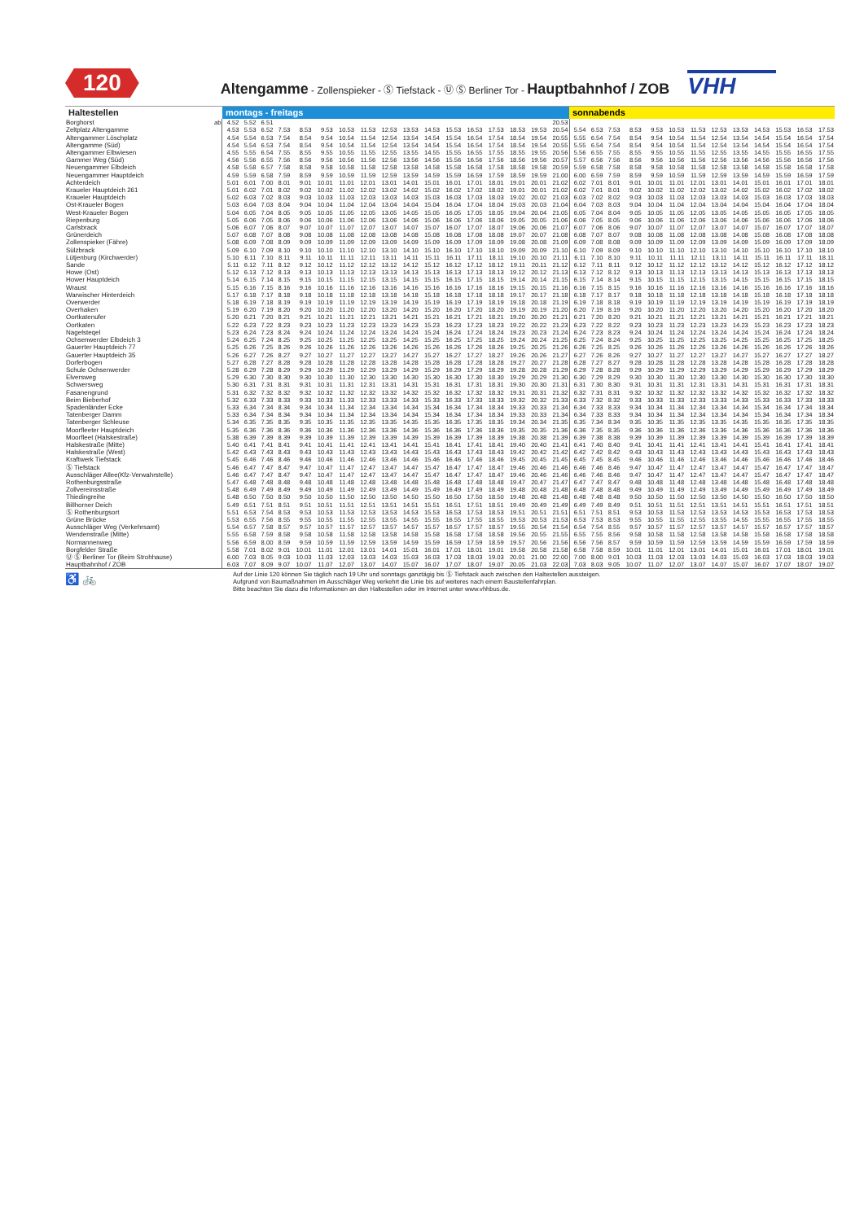120
Altengamme - Zollenspieker - Ⓢ Tiefstack - Ⓤ Ⓢ Berliner Tor - Hauptbahnhof / ZOB
VHH
| Haltestellen | | montags - freitags | | | | | | | | | | | | | | | | | sonnabends | | | | | | | | | | | | |
| --- | --- | --- | --- | --- | --- | --- | --- | --- | --- | --- | --- | --- | --- | --- | --- | --- | --- | --- | --- | --- | --- | --- | --- | --- | --- | --- | --- | --- | --- | --- | --- |
| Borghorst | ab | 4.52 | 5.52 | 6.51 | | | | | | | | | | | | | | 20.53 | | | | | | | | | | | | | |
| Zeltplatz Altengamme | | 4.53 | 5.53 | 6.52 | 7.53 | 8.53 | 9.53 | 10.53 | 11.53 | 12.53 | 13.53 | 14.53 | 15.53 | 16.53 | 17.53 | 18.53 | 19.53 | 20.54 | 5.54 | 6.53 | 7.53 | 8.53 | 9.53 | 10.53 | 11.53 | 12.53 | 13.53 | 14.53 | 15.53 | 16.53 | 17.53 |
| Altengammer Löschplatz | | 4.54 | 5.54 | 6.53 | 7.54 | 8.54 | 9.54 | 10.54 | 11.54 | 12.54 | 13.54 | 14.54 | 15.54 | 16.54 | 17.54 | 18.54 | 19.54 | 20.55 | 5.55 | 6.54 | 7.54 | 8.54 | 9.54 | 10.54 | 11.54 | 12.54 | 13.54 | 14.54 | 15.54 | 16.54 | 17.54 |
| Altengamme (Süd) | | 4.54 | 5.54 | 6.53 | 7.54 | 8.54 | 9.54 | 10.54 | 11.54 | 12.54 | 13.54 | 14.54 | 15.54 | 16.54 | 17.54 | 18.54 | 19.54 | 20.55 | 5.55 | 6.54 | 7.54 | 8.54 | 9.54 | 10.54 | 11.54 | 12.54 | 13.54 | 14.54 | 15.54 | 16.54 | 17.54 |
| Altengammer Elbwiesen | | 4.55 | 5.55 | 6.54 | 7.55 | 8.55 | 9.55 | 10.55 | 11.55 | 12.55 | 13.55 | 14.55 | 15.55 | 16.55 | 17.55 | 18.55 | 19.55 | 20.56 | 5.56 | 6.55 | 7.55 | 8.55 | 9.55 | 10.55 | 11.55 | 12.55 | 13.55 | 14.55 | 15.55 | 16.55 | 17.55 |
| Gammer Weg (Süd) | | 4.56 | 5.56 | 6.55 | 7.56 | 8.56 | 9.56 | 10.56 | 11.56 | 12.56 | 13.56 | 14.56 | 15.56 | 16.56 | 17.56 | 18.56 | 19.56 | 20.57 | 5.57 | 6.56 | 7.56 | 8.56 | 9.56 | 10.56 | 11.56 | 12.56 | 13.56 | 14.56 | 15.56 | 16.56 | 17.56 |
| Neuengammer Elbdeich | | 4.58 | 5.58 | 6.57 | 7.58 | 8.58 | 9.58 | 10.58 | 11.58 | 12.58 | 13.58 | 14.58 | 15.58 | 16.58 | 17.58 | 18.58 | 19.58 | 20.59 | 5.59 | 6.58 | 7.58 | 8.58 | 9.58 | 10.58 | 11.58 | 12.58 | 13.58 | 14.58 | 15.58 | 16.58 | 17.58 |
| Neuengammer Hauptdeich | | 4.59 | 5.59 | 6.58 | 7.59 | 8.59 | 9.59 | 10.59 | 11.59 | 12.59 | 13.59 | 14.59 | 15.59 | 16.59 | 17.59 | 18.59 | 19.59 | 21.00 | 6.00 | 6.59 | 7.59 | 8.59 | 9.59 | 10.59 | 11.59 | 12.59 | 13.59 | 14.59 | 15.59 | 16.59 | 17.59 |
| Achterdeich | | 5.01 | 6.01 | 7.00 | 8.01 | 9.01 | 10.01 | 11.01 | 12.01 | 13.01 | 14.01 | 15.01 | 16.01 | 17.01 | 18.01 | 19.01 | 20.01 | 21.02 | 6.02 | 7.01 | 8.01 | 9.01 | 10.01 | 11.01 | 12.01 | 13.01 | 14.01 | 15.01 | 16.01 | 17.01 | 18.01 |
| Kraueler Hauptdeich 261 | | 5.01 | 6.02 | 7.01 | 8.02 | 9.02 | 10.02 | 11.02 | 12.02 | 13.02 | 14.02 | 15.02 | 16.02 | 17.02 | 18.02 | 19.01 | 20.01 | 21.02 | 6.02 | 7.01 | 8.01 | 9.02 | 10.02 | 11.02 | 12.02 | 13.02 | 14.02 | 15.02 | 16.02 | 17.02 | 18.02 |
| Kraueler Hauptdeich | | 5.02 | 6.03 | 7.02 | 8.03 | 9.03 | 10.03 | 11.03 | 12.03 | 13.03 | 14.03 | 15.03 | 16.03 | 17.03 | 18.03 | 19.02 | 20.02 | 21.03 | 6.03 | 7.02 | 8.02 | 9.03 | 10.03 | 11.03 | 12.03 | 13.03 | 14.03 | 15.03 | 16.03 | 17.03 | 18.03 |
| Ost-Kraueler Bogen | | 5.03 | 6.04 | 7.03 | 8.04 | 9.04 | 10.04 | 11.04 | 12.04 | 13.04 | 14.04 | 15.04 | 16.04 | 17.04 | 18.04 | 19.03 | 20.03 | 21.04 | 6.04 | 7.03 | 8.03 | 9.04 | 10.04 | 11.04 | 12.04 | 13.04 | 14.04 | 15.04 | 16.04 | 17.04 | 18.04 |
| West-Kraueler Bogen | | 5.04 | 6.05 | 7.04 | 8.05 | 9.05 | 10.05 | 11.05 | 12.05 | 13.05 | 14.05 | 15.05 | 16.05 | 17.05 | 18.05 | 19.04 | 20.04 | 21.05 | 6.05 | 7.04 | 8.04 | 9.05 | 10.05 | 11.05 | 12.05 | 13.05 | 14.05 | 15.05 | 16.05 | 17.05 | 18.05 |
| Riepenburg | | 5.05 | 6.06 | 7.05 | 8.06 | 9.06 | 10.06 | 11.06 | 12.06 | 13.06 | 14.06 | 15.06 | 16.06 | 17.06 | 18.06 | 19.05 | 20.05 | 21.06 | 6.06 | 7.05 | 8.05 | 9.06 | 10.06 | 11.06 | 12.06 | 13.06 | 14.06 | 15.06 | 16.06 | 17.06 | 18.06 |
| Carlsbrack | | 5.06 | 6.07 | 7.06 | 8.07 | 9.07 | 10.07 | 11.07 | 12.07 | 13.07 | 14.07 | 15.07 | 16.07 | 17.07 | 18.07 | 19.06 | 20.06 | 21.07 | 6.07 | 7.06 | 8.06 | 9.07 | 10.07 | 11.07 | 12.07 | 13.07 | 14.07 | 15.07 | 16.07 | 17.07 | 18.07 |
| Grünerdeich | | 5.07 | 6.08 | 7.07 | 8.08 | 9.08 | 10.08 | 11.08 | 12.08 | 13.08 | 14.08 | 15.08 | 16.08 | 17.08 | 18.08 | 19.07 | 20.07 | 21.08 | 6.08 | 7.07 | 8.07 | 9.08 | 10.08 | 11.08 | 12.08 | 13.08 | 14.08 | 15.08 | 16.08 | 17.08 | 18.08 |
| Zollenspieker (Fähre) | | 5.08 | 6.09 | 7.08 | 8.09 | 9.09 | 10.09 | 11.09 | 12.09 | 13.09 | 14.09 | 15.09 | 16.09 | 17.09 | 18.09 | 19.08 | 20.08 | 21.09 | 6.09 | 7.08 | 8.08 | 9.09 | 10.09 | 11.09 | 12.09 | 13.09 | 14.09 | 15.09 | 16.09 | 17.09 | 18.09 |
| Sülzbrack | | 5.09 | 6.10 | 7.09 | 8.10 | 9.10 | 10.10 | 11.10 | 12.10 | 13.10 | 14.10 | 15.10 | 16.10 | 17.10 | 18.10 | 19.09 | 20.09 | 21.10 | 6.10 | 7.09 | 8.09 | 9.10 | 10.10 | 11.10 | 12.10 | 13.10 | 14.10 | 15.10 | 16.10 | 17.10 | 18.10 |
| Lütjenburg (Kirchwerder) | | 5.10 | 6.11 | 7.10 | 8.11 | 9.11 | 10.11 | 11.11 | 12.11 | 13.11 | 14.11 | 15.11 | 16.11 | 17.11 | 18.11 | 19.10 | 20.10 | 21.11 | 6.11 | 7.10 | 8.10 | 9.11 | 10.11 | 11.11 | 12.11 | 13.11 | 14.11 | 15.11 | 16.11 | 17.11 | 18.11 |
| Sande | | 5.11 | 6.12 | 7.11 | 8.12 | 9.12 | 10.12 | 11.12 | 12.12 | 13.12 | 14.12 | 15.12 | 16.12 | 17.12 | 18.12 | 19.11 | 20.11 | 21.12 | 6.12 | 7.11 | 8.11 | 9.12 | 10.12 | 11.12 | 12.12 | 13.12 | 14.12 | 15.12 | 16.12 | 17.12 | 18.12 |
| Howe (Ost) | | 5.12 | 6.13 | 7.12 | 8.13 | 9.13 | 10.13 | 11.13 | 12.13 | 13.13 | 14.13 | 15.13 | 16.13 | 17.13 | 18.13 | 19.12 | 20.12 | 21.13 | 6.13 | 7.12 | 8.12 | 9.13 | 10.13 | 11.13 | 12.13 | 13.13 | 14.13 | 15.13 | 16.13 | 17.13 | 18.13 |
| Hower Hauptdeich | | 5.14 | 6.15 | 7.14 | 8.15 | 9.15 | 10.15 | 11.15 | 12.15 | 13.15 | 14.15 | 15.15 | 16.15 | 17.15 | 18.15 | 19.14 | 20.14 | 21.15 | 6.15 | 7.14 | 8.14 | 9.15 | 10.15 | 11.15 | 12.15 | 13.15 | 14.15 | 15.15 | 16.15 | 17.15 | 18.15 |
| Wraust | | 5.15 | 6.16 | 7.15 | 8.16 | 9.16 | 10.16 | 11.16 | 12.16 | 13.16 | 14.16 | 15.16 | 16.16 | 17.16 | 18.16 | 19.15 | 20.15 | 21.16 | 6.16 | 7.15 | 8.15 | 9.16 | 10.16 | 11.16 | 12.16 | 13.16 | 14.16 | 15.16 | 16.16 | 17.16 | 18.16 |
| Warwischer Hinterdeich | | 5.17 | 6.18 | 7.17 | 8.18 | 9.18 | 10.18 | 11.18 | 12.18 | 13.18 | 14.18 | 15.18 | 16.18 | 17.18 | 18.18 | 19.17 | 20.17 | 21.18 | 6.18 | 7.17 | 8.17 | 9.18 | 10.18 | 11.18 | 12.18 | 13.18 | 14.18 | 15.18 | 16.18 | 17.18 | 18.18 |
| Overwerder | | 5.18 | 6.19 | 7.18 | 8.19 | 9.19 | 10.19 | 11.19 | 12.19 | 13.19 | 14.19 | 15.19 | 16.19 | 17.19 | 18.19 | 19.18 | 20.18 | 21.19 | 6.19 | 7.18 | 8.18 | 9.19 | 10.19 | 11.19 | 12.19 | 13.19 | 14.19 | 15.19 | 16.19 | 17.19 | 18.19 |
| Overhaken | | 5.19 | 6.20 | 7.19 | 8.20 | 9.20 | 10.20 | 11.20 | 12.20 | 13.20 | 14.20 | 15.20 | 16.20 | 17.20 | 18.20 | 19.19 | 20.19 | 21.20 | 6.20 | 7.19 | 8.19 | 9.20 | 10.20 | 11.20 | 12.20 | 13.20 | 14.20 | 15.20 | 16.20 | 17.20 | 18.20 |
| Oortkatenufer | | 5.20 | 6.21 | 7.20 | 8.21 | 9.21 | 10.21 | 11.21 | 12.21 | 13.21 | 14.21 | 15.21 | 16.21 | 17.21 | 18.21 | 19.20 | 20.20 | 21.21 | 6.21 | 7.20 | 8.20 | 9.21 | 10.21 | 11.21 | 12.21 | 13.21 | 14.21 | 15.21 | 16.21 | 17.21 | 18.21 |
| Oortkaten | | 5.22 | 6.23 | 7.22 | 8.23 | 9.23 | 10.23 | 11.23 | 12.23 | 13.23 | 14.23 | 15.23 | 16.23 | 17.23 | 18.23 | 19.22 | 20.22 | 21.23 | 6.23 | 7.22 | 8.22 | 9.23 | 10.23 | 11.23 | 12.23 | 13.23 | 14.23 | 15.23 | 16.23 | 17.23 | 18.23 |
| Nagelsteqel | | 5.23 | 6.24 | 7.23 | 8.24 | 9.24 | 10.24 | 11.24 | 12.24 | 13.24 | 14.24 | 15.24 | 16.24 | 17.24 | 18.24 | 19.23 | 20.23 | 21.24 | 6.24 | 7.23 | 8.23 | 9.24 | 10.24 | 11.24 | 12.24 | 13.24 | 14.24 | 15.24 | 16.24 | 17.24 | 18.24 |
| Ochsenwerder Elbdeich 3 | | 5.24 | 6.25 | 7.24 | 8.25 | 9.25 | 10.25 | 11.25 | 12.25 | 13.25 | 14.25 | 15.25 | 16.25 | 17.25 | 18.25 | 19.24 | 20.24 | 21.25 | 6.25 | 7.24 | 8.24 | 9.25 | 10.25 | 11.25 | 12.25 | 13.25 | 14.25 | 15.25 | 16.25 | 17.25 | 18.25 |
| Gauerter Hauptdeich 77 | | 5.25 | 6.26 | 7.25 | 8.26 | 9.26 | 10.26 | 11.26 | 12.26 | 13.26 | 14.26 | 15.26 | 16.26 | 17.26 | 18.26 | 19.25 | 20.25 | 21.26 | 6.26 | 7.25 | 8.25 | 9.26 | 10.26 | 11.26 | 12.26 | 13.26 | 14.26 | 15.26 | 16.26 | 17.26 | 18.26 |
| Gauerter Hauptdeich 35 | | 5.26 | 6.27 | 7.26 | 8.27 | 9.27 | 10.27 | 11.27 | 12.27 | 13.27 | 14.27 | 15.27 | 16.27 | 17.27 | 18.27 | 19.26 | 20.26 | 21.27 | 6.27 | 7.26 | 8.26 | 9.27 | 10.27 | 11.27 | 12.27 | 13.27 | 14.27 | 15.27 | 16.27 | 17.27 | 18.27 |
| Dorferbogen | | 5.27 | 6.28 | 7.27 | 8.28 | 9.28 | 10.28 | 11.28 | 12.28 | 13.28 | 14.28 | 15.28 | 16.28 | 17.28 | 18.28 | 19.27 | 20.27 | 21.28 | 6.28 | 7.27 | 8.27 | 9.28 | 10.28 | 11.28 | 12.28 | 13.28 | 14.28 | 15.28 | 16.28 | 17.28 | 18.28 |
| Schule Ochsenwerder | | 5.28 | 6.29 | 7.28 | 8.29 | 9.29 | 10.29 | 11.29 | 12.29 | 13.29 | 14.29 | 15.29 | 16.29 | 17.29 | 18.29 | 19.28 | 20.28 | 21.29 | 6.29 | 7.28 | 8.28 | 9.29 | 10.29 | 11.29 | 12.29 | 13.29 | 14.29 | 15.29 | 16.29 | 17.29 | 18.29 |
| Elversweg | | 5.29 | 6.30 | 7.30 | 8.30 | 9.30 | 10.30 | 11.30 | 12.30 | 13.30 | 14.30 | 15.30 | 16.30 | 17.30 | 18.30 | 19.29 | 20.29 | 21.30 | 6.30 | 7.29 | 8.29 | 9.30 | 10.30 | 11.30 | 12.30 | 13.30 | 14.30 | 15.30 | 16.30 | 17.30 | 18.30 |
| Schwersweg | | 5.30 | 6.31 | 7.31 | 8.31 | 9.31 | 10.31 | 11.31 | 12.31 | 13.31 | 14.31 | 15.31 | 16.31 | 17.31 | 18.31 | 19.30 | 20.30 | 21.31 | 6.31 | 7.30 | 8.30 | 9.31 | 10.31 | 11.31 | 12.31 | 13.31 | 14.31 | 15.31 | 16.31 | 17.31 | 18.31 |
| Fasanengrund | | 5.31 | 6.32 | 7.32 | 8.32 | 9.32 | 10.32 | 11.32 | 12.32 | 13.32 | 14.32 | 15.32 | 16.32 | 17.32 | 18.32 | 19.31 | 20.31 | 21.32 | 6.32 | 7.31 | 8.31 | 9.32 | 10.32 | 11.32 | 12.32 | 13.32 | 14.32 | 15.32 | 16.32 | 17.32 | 18.32 |
| Beim Bieberhof | | 5.32 | 6.33 | 7.33 | 8.33 | 9.33 | 10.33 | 11.33 | 12.33 | 13.33 | 14.33 | 15.33 | 16.33 | 17.33 | 18.33 | 19.32 | 20.32 | 21.33 | 6.33 | 7.32 | 8.32 | 9.33 | 10.33 | 11.33 | 12.33 | 13.33 | 14.33 | 15.33 | 16.33 | 17.33 | 18.33 |
| Spadenländer Ecke | | 5.33 | 6.34 | 7.34 | 8.34 | 9.34 | 10.34 | 11.34 | 12.34 | 13.34 | 14.34 | 15.34 | 16.34 | 17.34 | 18.34 | 19.33 | 20.33 | 21.34 | 6.34 | 7.33 | 8.33 | 9.34 | 10.34 | 11.34 | 12.34 | 13.34 | 14.34 | 15.34 | 16.34 | 17.34 | 18.34 |
| Tatenberger Damm | | 5.33 | 6.34 | 7.34 | 8.34 | 9.34 | 10.34 | 11.34 | 12.34 | 13.34 | 14.34 | 15.34 | 16.34 | 17.34 | 18.34 | 19.33 | 20.33 | 21.34 | 6.34 | 7.33 | 8.33 | 9.34 | 10.34 | 11.34 | 12.34 | 13.34 | 14.34 | 15.34 | 16.34 | 17.34 | 18.34 |
| Tatenberger Schleuse | | 5.34 | 6.35 | 7.35 | 8.35 | 9.35 | 10.35 | 11.35 | 12.35 | 13.35 | 14.35 | 15.35 | 16.35 | 17.35 | 18.35 | 19.34 | 20.34 | 21.35 | 6.35 | 7.34 | 8.34 | 9.35 | 10.35 | 11.35 | 12.35 | 13.35 | 14.35 | 15.35 | 16.35 | 17.35 | 18.35 |
| Moorfleeter Hauptdeich | | 5.35 | 6.36 | 7.36 | 8.36 | 9.36 | 10.36 | 11.36 | 12.36 | 13.36 | 14.36 | 15.36 | 16.36 | 17.36 | 18.36 | 19.35 | 20.35 | 21.36 | 6.36 | 7.35 | 8.35 | 9.36 | 10.36 | 11.36 | 12.36 | 13.36 | 14.36 | 15.36 | 16.36 | 17.36 | 18.36 |
| Moorfleet (Halskestraße) | | 5.38 | 6.39 | 7.39 | 8.39 | 9.39 | 10.39 | 11.39 | 12.39 | 13.39 | 14.39 | 15.39 | 16.39 | 17.39 | 18.39 | 19.38 | 20.38 | 21.39 | 6.39 | 7.38 | 8.38 | 9.39 | 10.39 | 11.39 | 12.39 | 13.39 | 14.39 | 15.39 | 16.39 | 17.39 | 18.39 |
| Halskestraße (Mitte) | | 5.40 | 6.41 | 7.41 | 8.41 | 9.41 | 10.41 | 11.41 | 12.41 | 13.41 | 14.41 | 15.41 | 16.41 | 17.41 | 18.41 | 19.40 | 20.40 | 21.41 | 6.41 | 7.40 | 8.40 | 9.41 | 10.41 | 11.41 | 12.41 | 13.41 | 14.41 | 15.41 | 16.41 | 17.41 | 18.41 |
| Halskestraße (West) | | 5.42 | 6.43 | 7.43 | 8.43 | 9.43 | 10.43 | 11.43 | 12.43 | 13.43 | 14.43 | 15.43 | 16.43 | 17.43 | 18.43 | 19.42 | 20.42 | 21.42 | 6.42 | 7.42 | 8.42 | 9.43 | 10.43 | 11.43 | 12.43 | 13.43 | 14.43 | 15.43 | 16.43 | 17.43 | 18.43 |
| Kraftwerk Tiefstack | | 5.45 | 6.46 | 7.46 | 8.46 | 9.46 | 10.46 | 11.46 | 12.46 | 13.46 | 14.46 | 15.46 | 16.46 | 17.46 | 18.46 | 19.45 | 20.45 | 21.45 | 6.45 | 7.45 | 8.45 | 9.46 | 10.46 | 11.46 | 12.46 | 13.46 | 14.46 | 15.46 | 16.46 | 17.46 | 18.46 |
| Ⓢ Tiefstack | | 5.46 | 6.47 | 7.47 | 8.47 | 9.47 | 10.47 | 11.47 | 12.47 | 13.47 | 14.47 | 15.47 | 16.47 | 17.47 | 18.47 | 19.46 | 20.46 | 21.46 | 6.46 | 7.46 | 8.46 | 9.47 | 10.47 | 11.47 | 12.47 | 13.47 | 14.47 | 15.47 | 16.47 | 17.47 | 18.47 |
| Ausschläger Allee(Kfz-Verwahrstelle) | | 5.46 | 6.47 | 7.47 | 8.47 | 9.47 | 10.47 | 11.47 | 12.47 | 13.47 | 14.47 | 15.47 | 16.47 | 17.47 | 18.47 | 19.46 | 20.46 | 21.46 | 6.46 | 7.46 | 8.46 | 9.47 | 10.47 | 11.47 | 12.47 | 13.47 | 14.47 | 15.47 | 16.47 | 17.47 | 18.47 |
| Rothenburgsstraße | | 5.47 | 6.48 | 7.48 | 8.48 | 9.48 | 10.48 | 11.48 | 12.48 | 13.48 | 14.48 | 15.48 | 16.48 | 17.48 | 18.48 | 19.47 | 20.47 | 21.47 | 6.47 | 7.47 | 8.47 | 9.48 | 10.48 | 11.48 | 12.48 | 13.48 | 14.48 | 15.48 | 16.48 | 17.48 | 18.48 |
| Zollvereinsstraße | | 5.48 | 6.49 | 7.49 | 8.49 | 9.49 | 10.49 | 11.49 | 12.49 | 13.49 | 14.49 | 15.49 | 16.49 | 17.49 | 18.49 | 19.48 | 20.48 | 21.48 | 6.48 | 7.48 | 8.48 | 9.49 | 10.49 | 11.49 | 12.49 | 13.49 | 14.49 | 15.49 | 16.49 | 17.49 | 18.49 |
| Thiedingreihe | | 5.48 | 6.50 | 7.50 | 8.50 | 9.50 | 10.50 | 11.50 | 12.50 | 13.50 | 14.50 | 15.50 | 16.50 | 17.50 | 18.50 | 19.48 | 20.48 | 21.48 | 6.48 | 7.48 | 8.48 | 9.50 | 10.50 | 11.50 | 12.50 | 13.50 | 14.50 | 15.50 | 16.50 | 17.50 | 18.50 |
| Billhorner Deich | | 5.49 | 6.51 | 7.51 | 8.51 | 9.51 | 10.51 | 11.51 | 12.51 | 13.51 | 14.51 | 15.51 | 16.51 | 17.51 | 18.51 | 19.49 | 20.49 | 21.49 | 6.49 | 7.49 | 8.49 | 9.51 | 10.51 | 11.51 | 12.51 | 13.51 | 14.51 | 15.51 | 16.51 | 17.51 | 18.51 |
| Ⓢ Rothenburgsort | | 5.51 | 6.53 | 7.54 | 8.53 | 9.53 | 10.53 | 11.53 | 12.53 | 13.53 | 14.53 | 15.53 | 16.53 | 17.53 | 18.53 | 19.51 | 20.51 | 21.51 | 6.51 | 7.51 | 8.51 | 9.53 | 10.53 | 11.53 | 12.53 | 13.53 | 14.53 | 15.53 | 16.53 | 17.53 | 18.53 |
| Grüne Brücke | | 5.53 | 6.55 | 7.56 | 8.55 | 9.55 | 10.55 | 11.55 | 12.55 | 13.55 | 14.55 | 15.55 | 16.55 | 17.55 | 18.55 | 19.53 | 20.53 | 21.53 | 6.53 | 7.53 | 8.53 | 9.55 | 10.55 | 11.55 | 12.55 | 13.55 | 14.55 | 15.55 | 16.55 | 17.55 | 18.55 |
| Ausschläger Weg (Verkehrsamt) | | 5.54 | 6.57 | 7.58 | 8.57 | 9.57 | 10.57 | 11.57 | 12.57 | 13.57 | 14.57 | 15.57 | 16.57 | 17.57 | 18.57 | 19.55 | 20.54 | 21.54 | 6.54 | 7.54 | 8.55 | 9.57 | 10.57 | 11.57 | 12.57 | 13.57 | 14.57 | 15.57 | 16.57 | 17.57 | 18.57 |
| Wendenstraße (Mitte) | | 5.55 | 6.58 | 7.59 | 8.58 | 9.58 | 10.58 | 11.58 | 12.58 | 13.58 | 14.58 | 15.58 | 16.58 | 17.58 | 18.58 | 19.56 | 20.55 | 21.55 | 6.55 | 7.55 | 8.56 | 9.58 | 10.58 | 11.58 | 12.58 | 13.58 | 14.58 | 15.58 | 16.58 | 17.58 | 18.58 |
| Normannenweg | | 5.56 | 6.59 | 8.00 | 8.59 | 9.59 | 10.59 | 11.59 | 12.59 | 13.59 | 14.59 | 15.59 | 16.59 | 17.59 | 18.59 | 19.57 | 20.56 | 21.56 | 6.56 | 7.56 | 8.57 | 9.59 | 10.59 | 11.59 | 12.59 | 13.59 | 14.59 | 15.59 | 16.59 | 17.59 | 18.59 |
| Borgfelder Straße | | 5.58 | 7.01 | 8.02 | 9.01 | 10.01 | 11.01 | 12.01 | 13.01 | 14.01 | 15.01 | 16.01 | 17.01 | 18.01 | 19.01 | 19.58 | 20.58 | 21.58 | 6.58 | 7.58 | 8.59 | 10.01 | 11.01 | 12.01 | 13.01 | 14.01 | 15.01 | 16.01 | 17.01 | 18.01 | 19.01 |
| Ⓤ Ⓢ Berliner Tor (Beim Strohhause) | | 6.00 | 7.03 | 8.05 | 9.03 | 10.03 | 11.03 | 12.03 | 13.03 | 14.03 | 15.03 | 16.03 | 17.03 | 18.03 | 19.03 | 20.01 | 21.00 | 22.00 | 7.00 | 8.00 | 9.01 | 10.03 | 11.03 | 12.03 | 13.03 | 14.03 | 15.03 | 16.03 | 17.03 | 18.03 | 19.03 |
| Hauptbahnhof / ZOB | | 6.03 | 7.07 | 8.09 | 9.07 | 10.07 | 11.07 | 12.07 | 13.07 | 14.07 | 15.07 | 16.07 | 17.07 | 18.07 | 19.07 | 20.05 | 21.03 | 22.03 | 7.03 | 8.03 | 9.05 | 10.07 | 11.07 | 12.07 | 13.07 | 14.07 | 15.07 | 16.07 | 17.07 | 18.07 | 19.07 |
♿ 🚲
Auf der Linie 120 können Sie täglich nach 19 Uhr und sonntags ganztägig bis Ⓢ Tiefstack auch zwischen den Haltestellen aussteigen.
Aufgrund von Baumaßnahmen im Ausschläger Weg verkehrt die Linie bis auf weiteres nach einem Baustellenfahrplan.
Bitte beachten Sie dazu die Informationen an den Haltestellen oder im Internet unter www.vhhbus.de.